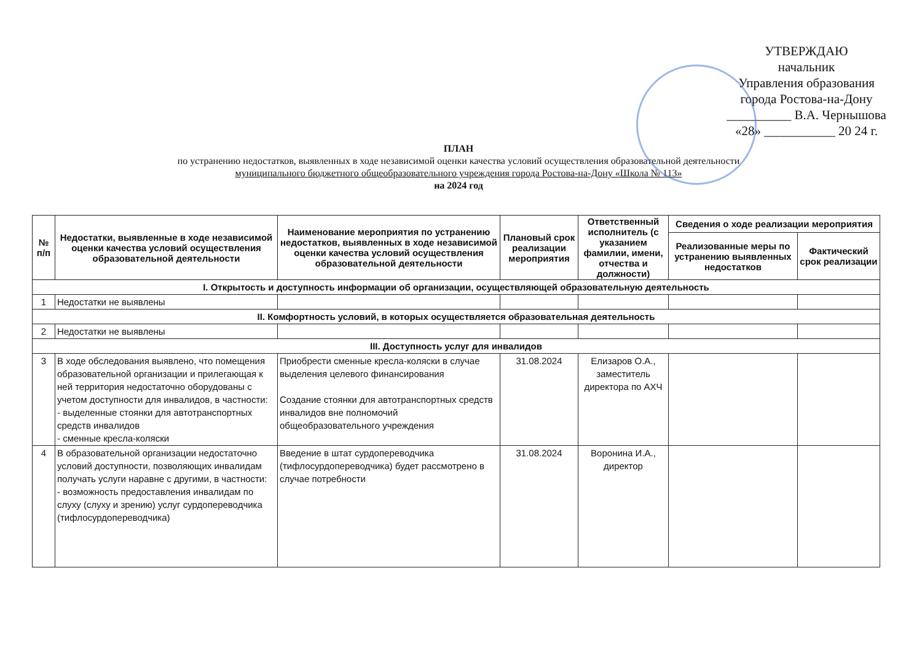УТВЕРЖДАЮ
начальник
Управления образования
города Ростова-на-Дону
__________ В.А. Чернышова
«28» ___________ 20 24 г.
ПЛАН
по устранению недостатков, выявленных в ходе независимой оценки качества условий осуществления образовательной деятельности
муниципального бюджетного общеобразовательного учреждения города Ростова-на-Дону «Школа № 113»
на 2024 год
| № п/п | Недостатки, выявленные в ходе независимой оценки качества условий осуществления образовательной деятельности | Наименование мероприятия по устранению недостатков, выявленных в ходе независимой оценки качества условий осуществления образовательной деятельности | Плановый срок реализации мероприятия | Ответственный исполнитель (с указанием фамилии, имени, отчества и должности) | Сведения о ходе реализации мероприятия | |
| --- | --- | --- | --- | --- | --- | --- |
| | | | | | Реализованные меры по устранению выявленных недостатков | Фактический срок реализации |
| I. Открытость и доступность информации об организации, осуществляющей образовательную деятельность | | | | | | |
| 1 | Недостатки не выявлены | | | | | |
| II. Комфортность условий, в которых осуществляется образовательная деятельность | | | | | | |
| 2 | Недостатки не выявлены | | | | | |
| III. Доступность услуг для инвалидов | | | | | | |
| 3 | В ходе обследования выявлено, что помещения образовательной организации и прилегающая к ней территория недостаточно оборудованы с учетом доступности для инвалидов, в частности: - выделенные стоянки для автотранспортных средств инвалидов - сменные кресла-коляски | Приобрести сменные кресла-коляски в случае выделения целевого финансирования Создание стоянки для автотранспортных средств инвалидов вне полномочий общеобразовательного учреждения | 31.08.2024 | Елизаров О.А., заместитель директора по АХЧ | | |
| 4 | В образовательной организации недостаточно условий доступности, позволяющих инвалидам получать услуги наравне с другими, в частности: - возможность предоставления инвалидам по слуху (слуху и зрению) услуг сурдопереводчика (тифлосурдопереводчика) | Введение в штат сурдопереводчика (тифлосурдопереводчика) будет рассмотрено в случае потребности | 31.08.2024 | Воронина И.А., директор | | |